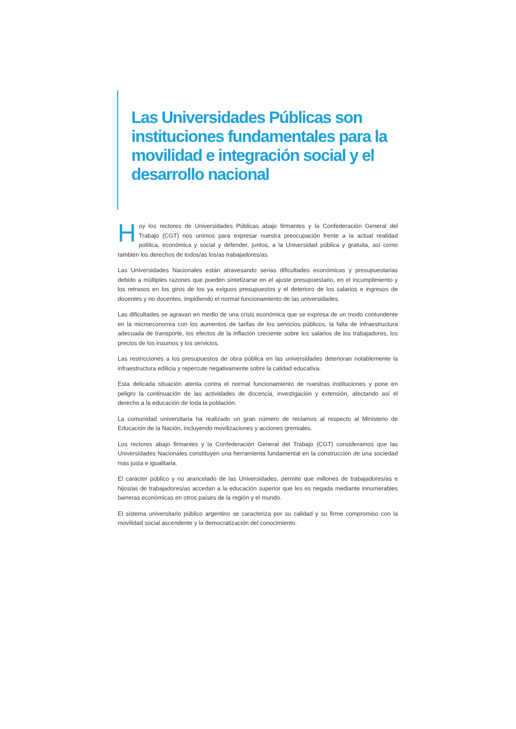Las Universidades Públicas son instituciones fundamentales para la movilidad e integración social y el desarrollo nacional
Hoy los rectores de Universidades Públicas abajo firmantes y la Confederación General del Trabajo (CGT) nos unimos para expresar nuestra preocupación frente a la actual realidad política, económica y social y defender, juntos, a la Universidad pública y gratuita, así como también los derechos de todos/as los/as trabajadores/as.
Las Universidades Nacionales están atravesando serias dificultades económicas y presupuestarias debido a múltiples razones que pueden sintetizarse en el ajuste presupuestario, en el incumplimiento y los retrasos en los giros de los ya exiguos presupuestos y el deterioro de los salarios e ingresos de docentes y no docentes, impidiendo el normal funcionamiento de las universidades.
Las dificultades se agravan en medio de una crisis económica que se expresa de un modo contundente en la microeconomía con los aumentos de tarifas de los servicios públicos, la falta de infraestructura adecuada de transporte, los efectos de la inflación creciente sobre los salarios de los trabajadores, los precios de los insumos y los servicios.
Las restricciones a los presupuestos de obra pública en las universidades deterioran notablemente la infraestructura edilicia y repercute negativamente sobre la calidad educativa.
Esta delicada situación atenta contra el normal funcionamiento de nuestras instituciones y pone en peligro la continuación de las actividades de docencia, investigación y extensión, afectando así el derecho a la educación de toda la población.
La comunidad universitaria ha realizado un gran número de reclamos al respecto al Ministerio de Educación de la Nación, incluyendo movilizaciones y acciones gremiales.
Los rectores abajo firmantes y la Confederación General del Trabajo (CGT) consideramos que las Universidades Nacionales constituyen una herramienta fundamental en la construcción de una sociedad más justa e igualitaria.
El carácter público y no arancelado de las Universidades, permite que millones de trabajadores/as e hijos/as de trabajadores/as accedan a la educación superior que les es negada mediante innumerables barreras económicas en otros países de la región y el mundo.
El sistema universitario público argentino se caracteriza por su calidad y su firme compromiso con la movilidad social ascendente y la democratización del conocimiento.